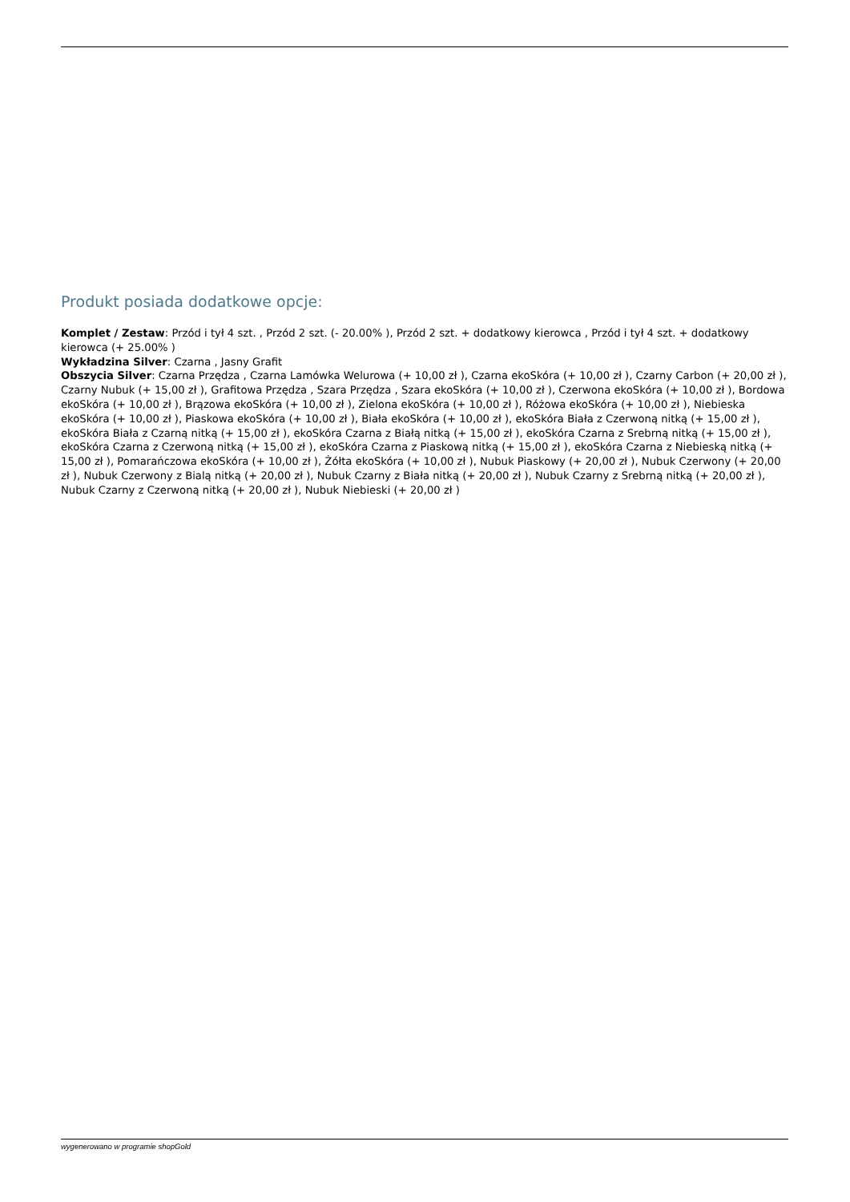Produkt posiada dodatkowe opcje:
Komplet / Zestaw: Przód i tył 4 szt. , Przód 2 szt. (- 20.00% ), Przód 2 szt. + dodatkowy kierowca , Przód i tył 4 szt. + dodatkowy kierowca (+ 25.00% )
Wykładzina Silver: Czarna , Jasny Grafit
Obszycia Silver: Czarna Przędza , Czarna Lamówka Welurowa (+ 10,00 zł ), Czarna ekoSkóra (+ 10,00 zł ), Czarny Carbon (+ 20,00 zł ), Czarny Nubuk (+ 15,00 zł ), Grafitowa Przędza , Szara Przędza , Szara ekoSkóra (+ 10,00 zł ), Czerwona ekoSkóra (+ 10,00 zł ), Bordowa ekoSkóra (+ 10,00 zł ), Brązowa ekoSkóra (+ 10,00 zł ), Zielona ekoSkóra (+ 10,00 zł ), Różowa ekoSkóra (+ 10,00 zł ), Niebieska ekoSkóra (+ 10,00 zł ), Piaskowa ekoSkóra (+ 10,00 zł ), Biała ekoSkóra (+ 10,00 zł ), ekoSkóra Biała z Czerwoną nitką (+ 15,00 zł ), ekoSkóra Biała z Czarną nitką (+ 15,00 zł ), ekoSkóra Czarna z Białą nitką (+ 15,00 zł ), ekoSkóra Czarna z Srebrną nitką (+ 15,00 zł ), ekoSkóra Czarna z Czerwoną nitką (+ 15,00 zł ), ekoSkóra Czarna z Piaskową nitką (+ 15,00 zł ), ekoSkóra Czarna z Niebieską nitką (+ 15,00 zł ), Pomarańczowa ekoSkóra (+ 10,00 zł ), Żółta ekoSkóra (+ 10,00 zł ), Nubuk Piaskowy (+ 20,00 zł ), Nubuk Czerwony (+ 20,00 zł ), Nubuk Czerwony z Bialą nitką (+ 20,00 zł ), Nubuk Czarny z Biała nitką (+ 20,00 zł ), Nubuk Czarny z Srebrną nitką (+ 20,00 zł ), Nubuk Czarny z Czerwoną nitką (+ 20,00 zł ), Nubuk Niebieski (+ 20,00 zł )
wygenerowano w programie shopGold